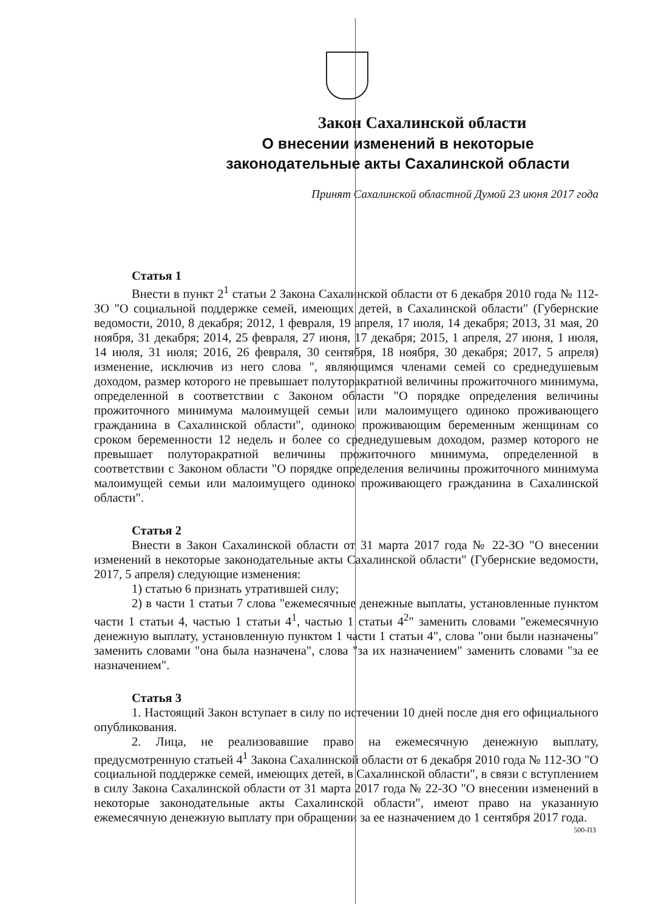Закон Сахалинской области
О внесении изменений в некоторые
законодательные акты Сахалинской области
Принят Сахалинской областной Думой 23 июня 2017 года
Статья 1
Внести в пункт 2<sup>1</sup> статьи 2 Закона Сахалинской области от 6 декабря 2010 года № 112-ЗО "О социальной поддержке семей, имеющих детей, в Сахалинской области" (Губернские ведомости, 2010, 8 декабря; 2012, 1 февраля, 19 апреля, 17 июля, 14 декабря; 2013, 31 мая, 20 ноября, 31 декабря; 2014, 25 февраля, 27 июня, 17 декабря; 2015, 1 апреля, 27 июня, 1 июля, 14 июля, 31 июля; 2016, 26 февраля, 30 сентября, 18 ноября, 30 декабря; 2017, 5 апреля) изменение, исключив из него слова ", являющимся членами семей со среднедушевым доходом, размер которого не превышает полуторакратной величины прожиточного минимума, определенной в соответствии с Законом области "О порядке определения величины прожиточного минимума малоимущей семьи или малоимущего одиноко проживающего гражданина в Сахалинской области", одиноко проживающим беременным женщинам со сроком беременности 12 недель и более со среднедушевым доходом, размер которого не превышает полуторакратной величины прожиточного минимума, определенной в соответствии с Законом области "О порядке определения величины прожиточного минимума малоимущей семьи или малоимущего одиноко проживающего гражданина в Сахалинской области".
Статья 2
Внести в Закон Сахалинской области от 31 марта 2017 года № 22-ЗО "О внесении изменений в некоторые законодательные акты Сахалинской области" (Губернские ведомости, 2017, 5 апреля) следующие изменения:
1) статью 6 признать утратившей силу;
2) в части 1 статьи 7 слова "ежемесячные денежные выплаты, установленные пунктом части 1 статьи 4, частью 1 статьи 4<sup>1</sup>, частью 1 статьи 4<sup>2</sup>" заменить словами "ежемесячную денежную выплату, установленную пунктом 1 части 1 статьи 4", слова "они были назначены" заменить словами "она была назначена", слова "за их назначением" заменить словами "за ее назначением".
Статья 3
1. Настоящий Закон вступает в силу по истечении 10 дней после дня его официального опубликования.
2. Лица, не реализовавшие право на ежемесячную денежную выплату, предусмотренную статьей 4<sup>1</sup> Закона Сахалинской области от 6 декабря 2010 года № 112-ЗО "О социальной поддержке семей, имеющих детей, в Сахалинской области", в связи с вступлением в силу Закона Сахалинской области от 31 марта 2017 года № 22-ЗО "О внесении изменений в некоторые законодательные акты Сахалинской области", имеют право на указанную ежемесячную денежную выплату при обращении за ее назначением до 1 сентября 2017 года.
500-ПЗ